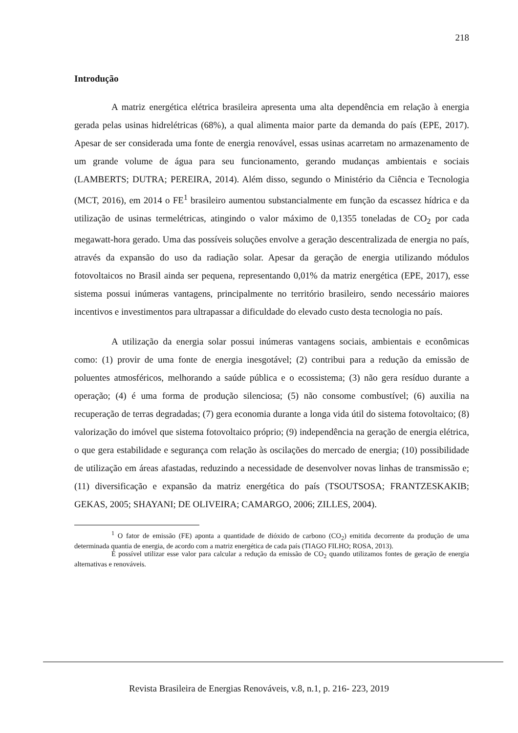218
Introdução
A matriz energética elétrica brasileira apresenta uma alta dependência em relação à energia gerada pelas usinas hidrelétricas (68%), a qual alimenta maior parte da demanda do país (EPE, 2017). Apesar de ser considerada uma fonte de energia renovável, essas usinas acarretam no armazenamento de um grande volume de água para seu funcionamento, gerando mudanças ambientais e sociais (LAMBERTS; DUTRA; PEREIRA, 2014). Além disso, segundo o Ministério da Ciência e Tecnologia (MCT, 2016), em 2014 o FE<sup>1</sup> brasileiro aumentou substancialmente em função da escassez hídrica e da utilização de usinas termelétricas, atingindo o valor máximo de 0,1355 toneladas de CO<sub>2</sub> por cada megawatt-hora gerado. Uma das possíveis soluções envolve a geração descentralizada de energia no país, através da expansão do uso da radiação solar. Apesar da geração de energia utilizando módulos fotovoltaicos no Brasil ainda ser pequena, representando 0,01% da matriz energética (EPE, 2017), esse sistema possui inúmeras vantagens, principalmente no território brasileiro, sendo necessário maiores incentivos e investimentos para ultrapassar a dificuldade do elevado custo desta tecnologia no país.
A utilização da energia solar possui inúmeras vantagens sociais, ambientais e econômicas como: (1) provir de uma fonte de energia inesgotável; (2) contribui para a redução da emissão de poluentes atmosféricos, melhorando a saúde pública e o ecossistema; (3) não gera resíduo durante a operação; (4) é uma forma de produção silenciosa; (5) não consome combustível; (6) auxilia na recuperação de terras degradadas; (7) gera economia durante a longa vida útil do sistema fotovoltaico; (8) valorização do imóvel que sistema fotovoltaico próprio; (9) independência na geração de energia elétrica, o que gera estabilidade e segurança com relação às oscilações do mercado de energia; (10) possibilidade de utilização em áreas afastadas, reduzindo a necessidade de desenvolver novas linhas de transmissão e; (11) diversificação e expansão da matriz energética do país (TSOUTSOSA; FRANTZESKAKIB; GEKAS, 2005; SHAYANI; DE OLIVEIRA; CAMARGO, 2006; ZILLES, 2004).
<sup>1</sup> O fator de emissão (FE) aponta a quantidade de dióxido de carbono (CO<sub>2</sub>) emitida decorrente da produção de uma determinada quantia de energia, de acordo com a matriz energética de cada país (TIAGO FILHO; ROSA, 2013).
É possível utilizar esse valor para calcular a redução da emissão de CO<sub>2</sub> quando utilizamos fontes de geração de energia alternativas e renováveis.
Revista Brasileira de Energias Renováveis, v.8, n.1, p. 216- 223, 2019